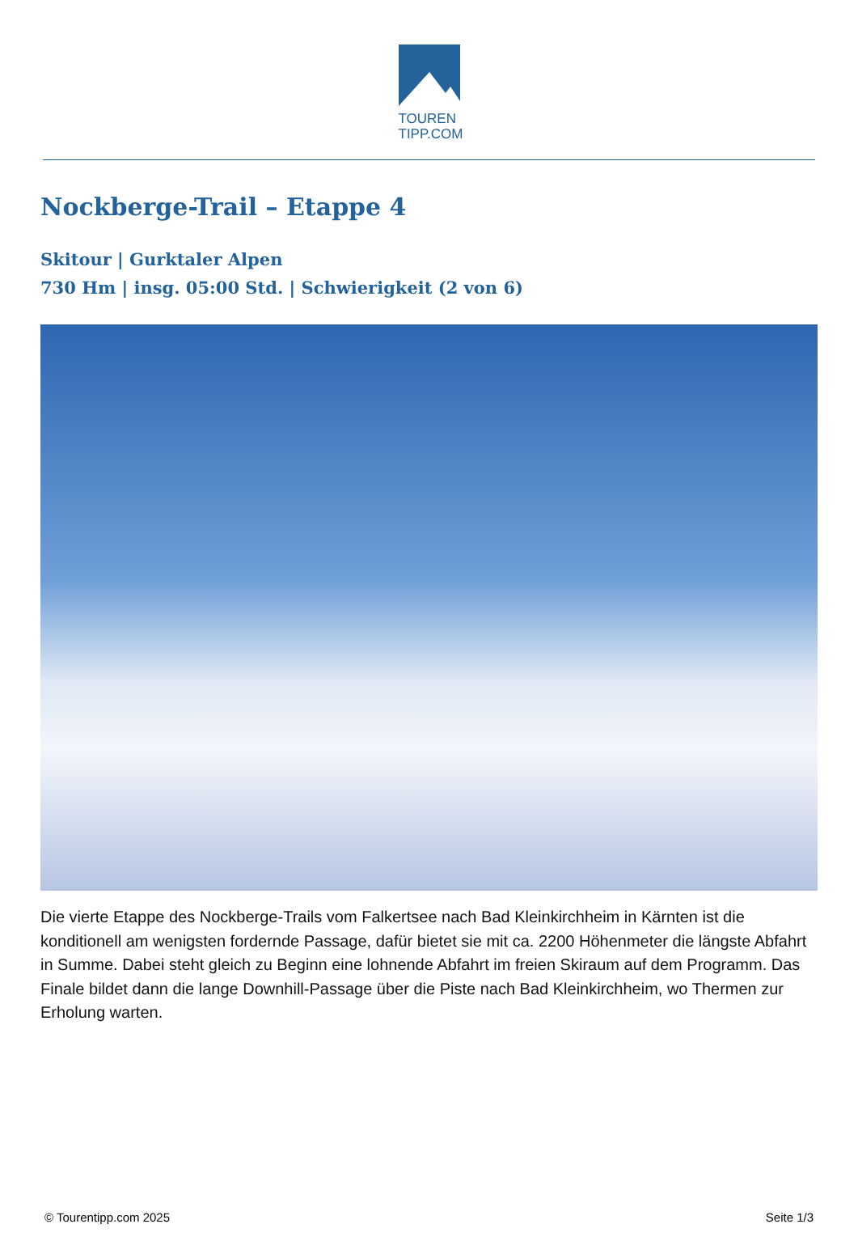TOUREN
TIPP.COM
Nockberge-Trail – Etappe 4
Skitour | Gurktaler Alpen
730 Hm | insg. 05:00 Std. | Schwierigkeit (2 von 6)
Die vierte Etappe des Nockberge-Trails vom Falkertsee nach Bad Kleinkirchheim in Kärnten ist die konditionell am wenigsten fordernde Passage, dafür bietet sie mit ca. 2200 Höhenmeter die längste Abfahrt in Summe. Dabei steht gleich zu Beginn eine lohnende Abfahrt im freien Skiraum auf dem Programm. Das Finale bildet dann die lange Downhill-Passage über die Piste nach Bad Kleinkirchheim, wo Thermen zur Erholung warten.
© Tourentipp.com 2025 Seite 1/3